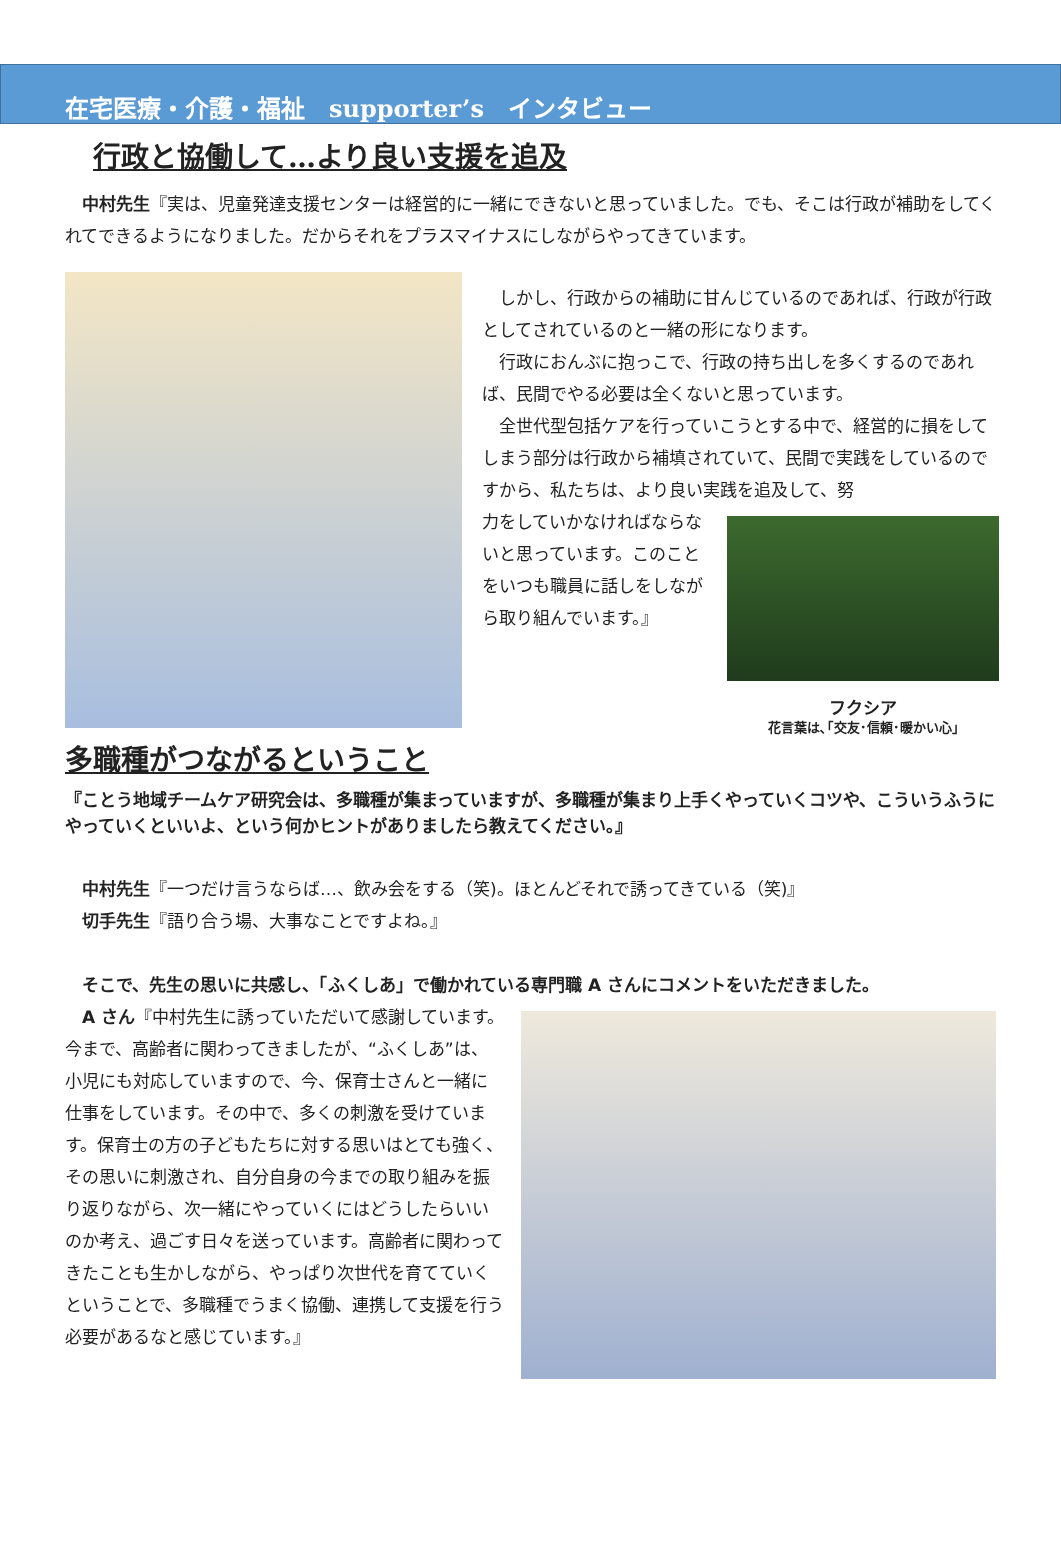在宅医療・介護・福祉　supporter’s　インタビュー
行政と協働して…より良い支援を追及
　中村先生『実は、児童発達支援センターは経営的に一緒にできないと思っていました。でも、そこは行政が補助をしてくれてできるようになりました。だからそれをプラスマイナスにしながらやってきています。
　しかし、行政からの補助に甘んじているのであれば、行政が行政としてされているのと一緒の形になります。
　行政におんぶに抱っこで、行政の持ち出しを多くするのであれば、民間でやる必要は全くないと思っています。
　全世代型包括ケアを行っていこうとする中で、経営的に損をしてしまう部分は行政から補填されていて、民間で実践をしているのですから、私たちは、より良い実践を追及して、努
力をしていかなければならないと思っています。このことをいつも職員に話しをしながら取り組んでいます。』
フクシア
花言葉は､｢交友･信頼･暖かい心｣
多職種がつながるということ
『ことう地域チームケア研究会は、多職種が集まっていますが、多職種が集まり上手くやっていくコツや、こういうふうにやっていくといいよ、という何かヒントがありましたら教えてください。』
　中村先生『一つだけ言うならば…、飲み会をする（笑)。ほとんどそれで誘ってきている（笑)』
　切手先生『語り合う場、大事なことですよね。』
　そこで、先生の思いに共感し、「ふくしあ」で働かれている専門職 A さんにコメントをいただきました。
　A さん『中村先生に誘っていただいて感謝しています。今まで、高齢者に関わってきましたが、“ふくしあ”は、小児にも対応していますので、今、保育士さんと一緒に仕事をしています。その中で、多くの刺激を受けています。保育士の方の子どもたちに対する思いはとても強く、その思いに刺激され、自分自身の今までの取り組みを振り返りながら、次一緒にやっていくにはどうしたらいいのか考え、過ごす日々を送っています。高齢者に関わってきたことも生かしながら、やっぱり次世代を育てていくということで、多職種でうまく協働、連携して支援を行う必要があるなと感じています。』